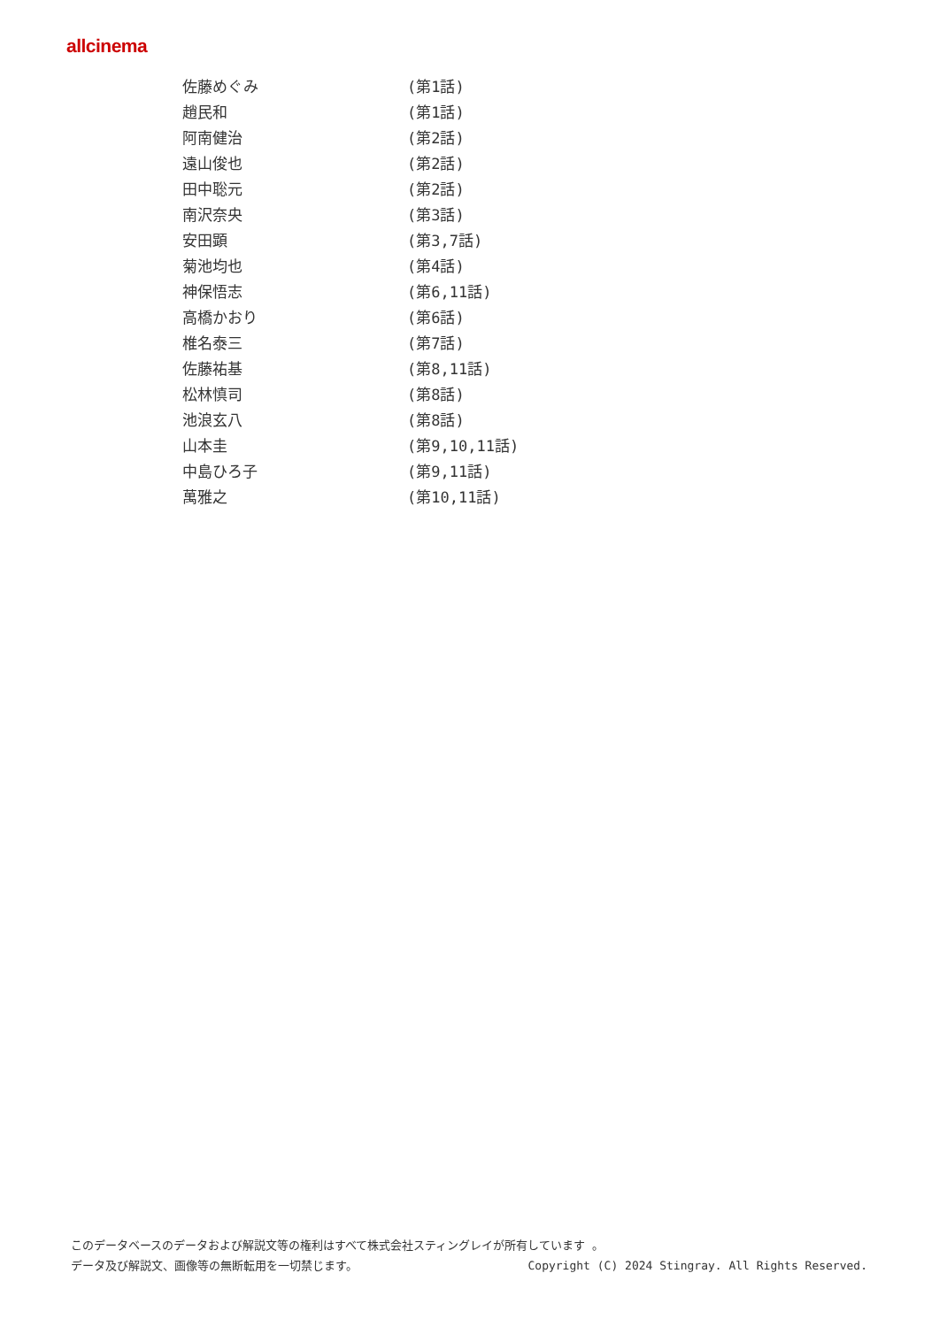allcinema
| 佐藤めぐみ | (第1話) |
| 趙民和 | (第1話) |
| 阿南健治 | (第2話) |
| 遠山俊也 | (第2話) |
| 田中聡元 | (第2話) |
| 南沢奈央 | (第3話) |
| 安田顕 | (第3,7話) |
| 菊池均也 | (第4話) |
| 神保悟志 | (第6,11話) |
| 高橋かおり | (第6話) |
| 椎名泰三 | (第7話) |
| 佐藤祐基 | (第8,11話) |
| 松林慎司 | (第8話) |
| 池浪玄八 | (第8話) |
| 山本圭 | (第9,10,11話) |
| 中島ひろ子 | (第9,11話) |
| 萬雅之 | (第10,11話) |
このデータベースのデータおよび解説文等の権利はすべて株式会社スティングレイが所有しています 。
データ及び解説文、画像等の無断転用を一切禁じます。 Copyright (C) 2024 Stingray. All Rights Reserved.